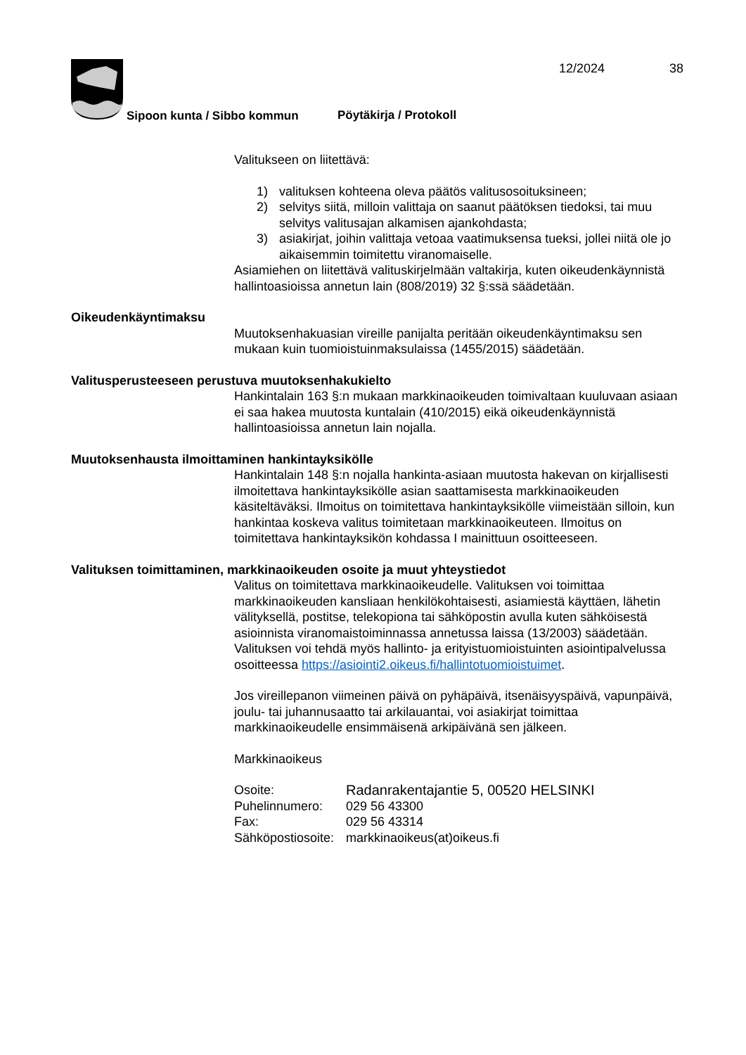12/2024 38
Sipoon kunta / Sibbo kommun Pöytäkirja / Protokoll
Valitukseen on liitettävä:
1) valituksen kohteena oleva päätös valitusosoituksineen;
2) selvitys siitä, milloin valittaja on saanut päätöksen tiedoksi, tai muu selvitys valitusajan alkamisen ajankohdasta;
3) asiakirjat, joihin valittaja vetoaa vaatimuksensa tueksi, jollei niitä ole jo aikaisemmin toimitettu viranomaiselle.
Asiamiehen on liitettävä valituskirjelmään valtakirja, kuten oikeudenkäynnistä hallintoasioissa annetun lain (808/2019) 32 §:ssä säädetään.
Oikeudenkäyntimaksu
Muutoksenhakuasian vireille panijalta peritään oikeudenkäyntimaksu sen mukaan kuin tuomioistuinmaksulaissa (1455/2015) säädetään.
Valitusperusteeseen perustuva muutoksenhakukielto
Hankintalain 163 §:n mukaan markkinaoikeuden toimivaltaan kuuluvaan asiaan ei saa hakea muutosta kuntalain (410/2015) eikä oikeudenkäynnistä hallintoasioissa annetun lain nojalla.
Muutoksenhausta ilmoittaminen hankintayksikölle
Hankintalain 148 §:n nojalla hankinta-asiaan muutosta hakevan on kirjallisesti ilmoitettava hankintayksikölle asian saattamisesta markkinaoikeuden käsiteltäväksi. Ilmoitus on toimitettava hankintayksikölle viimeistään silloin, kun hankintaa koskeva valitus toimitetaan markkinaoikeuteen. Ilmoitus on toimitettava hankintayksikön kohdassa I mainittuun osoitteeseen.
Valituksen toimittaminen, markkinaoikeuden osoite ja muut yhteystiedot
Valitus on toimitettava markkinaoikeudelle. Valituksen voi toimittaa markkinaoikeuden kansliaan henkilökohtaisesti, asiamiestä käyttäen, lähetin välityksellä, postitse, telekopiona tai sähköpostin avulla kuten sähköisestä asioinnista viranomaistoiminnassa annetussa laissa (13/2003) säädetään. Valituksen voi tehdä myös hallinto- ja erityistuomioistuinten asiointipalvelussa osoitteessa https://asiointi2.oikeus.fi/hallintotuomioistuimet.
Jos vireillepanon viimeinen päivä on pyhäpäivä, itsenäisyyspäivä, vapunpäivä, joulu- tai juhannusaatto tai arkilauantai, voi asiakirjat toimittaa markkinaoikeudelle ensimmäisenä arkipäivänä sen jälkeen.
Markkinaoikeus
Osoite: Radanrakentajantie 5, 00520 HELSINKI
Puhelinnumero: 029 56 43300
Fax: 029 56 43314
Sähköpostiosoite: markkinaoikeus(at)oikeus.fi